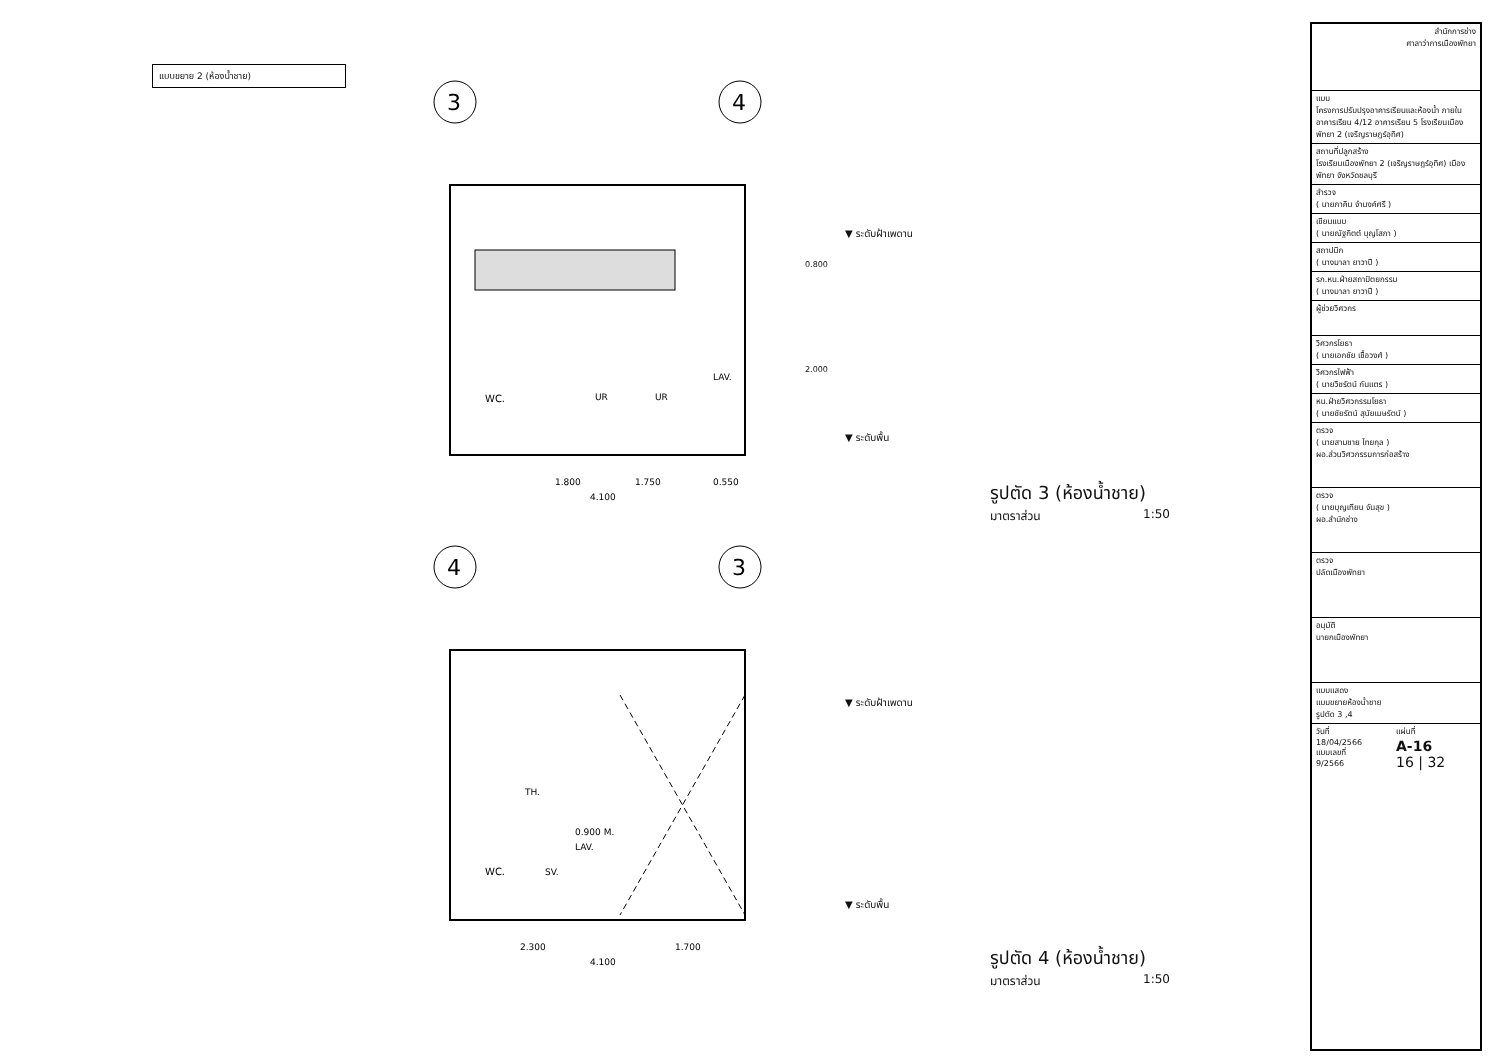แบบขยาย 2 (ห้องน้ำชาย)
3
4
▼
1.800
1.750
0.550
4.100
WC.
UR
UR
LAV.
▼ ระดับฝ้าเพดาน
▼ ระดับพื้น
0.800
2.000
รูปตัด 3 (ห้องน้ำชาย)
มาตราส่วน 1:50
4
3
TH.
0.900 M.
LAV.
WC.
SV.
2.300
1.700
4.100
▼ ระดับฝ้าเพดาน
▼ ระดับพื้น
รูปตัด 4 (ห้องน้ำชาย)
มาตราส่วน 1:50
สำนักการช่าง
ศาลาว่าการเมืองพัทยา
แบบ
โครงการปรับปรุงอาคารเรียนและห้องน้ำ ภายในอาคารเรียน 4/12 อาคารเรียน 5 โรงเรียนเมืองพัทยา 2 (เจริญราษฎร์อุทิศ)
สถานที่ปลูกสร้าง
โรงเรียนเมืองพัทยา 2 (เจริญราษฎร์อุทิศ) เมืองพัทยา จังหวัดชลบุรี
สำรวจ
( นายภาคิน จำนงค์ศรี )
เขียนแบบ
( นายณัฐกิตต์ บุญโสภา )
สถาปนิก
( นางมาลา ยาวาปี )
รก.หน.ฝ่ายสถาปัตยกรรม
( นางมาลา ยาวาปี )
ผู้ช่วยวิศวกร
วิศวกรโยธา
( นายเอกชัย เชื้อวงศ์ )
วิศวกรไฟฟ้า
( นายวิชรัตน์ กันแตร )
หน.ฝ่ายวิศวกรรมโยธา
( นายชัยรัตน์ สุนัยเมษรัตน์ )
ตรวจ
( นายสามชาย ไทยกุล )
ผอ.ส่วนวิศวกรรมการก่อสร้าง
ตรวจ
( นายบุญเทียน จันสุข )
ผอ.สำนักช่าง
ตรวจ
ปลัดเมืองพัทยา
อนุมัติ
นายกเมืองพัทยา
แบบแสดง
แบบขยายห้องน้ำชาย
รูปตัด 3 ,4
วันที่
18/04/2566
แบบเลขที่
9/2566 แผ่นที่
A-16
16 | 32